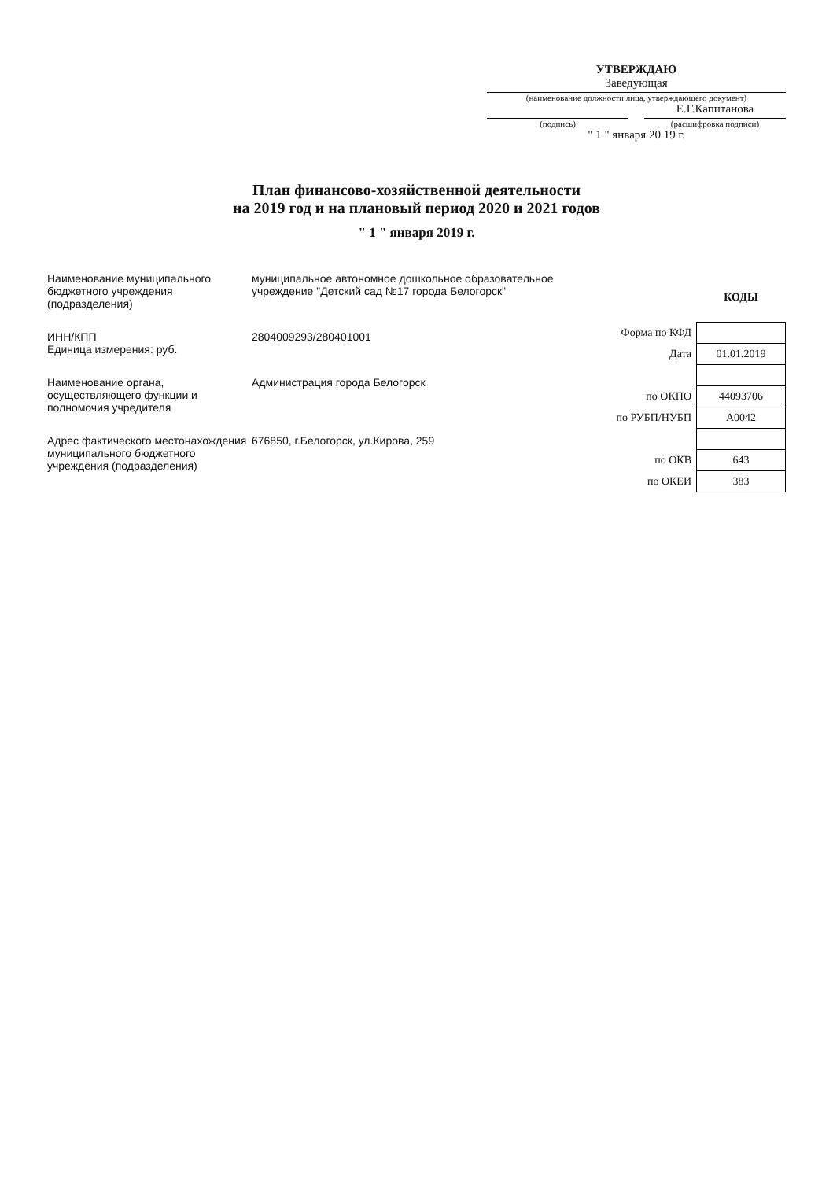УТВЕРЖДАЮ
Заведующая
(наименование должности лица, утверждающего документ)
Е.Г.Капитанова
(подпись) (расшифровка подписи)
" 1 " января 20 19 г.
План финансово-хозяйственной деятельности
на 2019 год и на плановый период 2020 и 2021 годов
" 1 " января 2019 г.
Наименование муниципального бюджетного учреждения (подразделения)
муниципальное автономное дошкольное образовательное учреждение "Детский сад №17 города Белогорск"
ИНН/КПП
Единица измерения: руб.
2804009293/280401001
Наименование органа, осуществляющего функции и полномочия учредителя
Администрация города Белогорск
Адрес фактического местонахождения муниципального бюджетного учреждения (подразделения)
676850, г.Белогорск, ул.Кирова, 259
| | КОДЫ |
| Форма по КФД | |
| Дата | 01.01.2019 |
| по ОКПО | 44093706 |
| по РУБП/НУБП | А0042 |
| по ОКВ | 643 |
| по ОКЕИ | 383 |